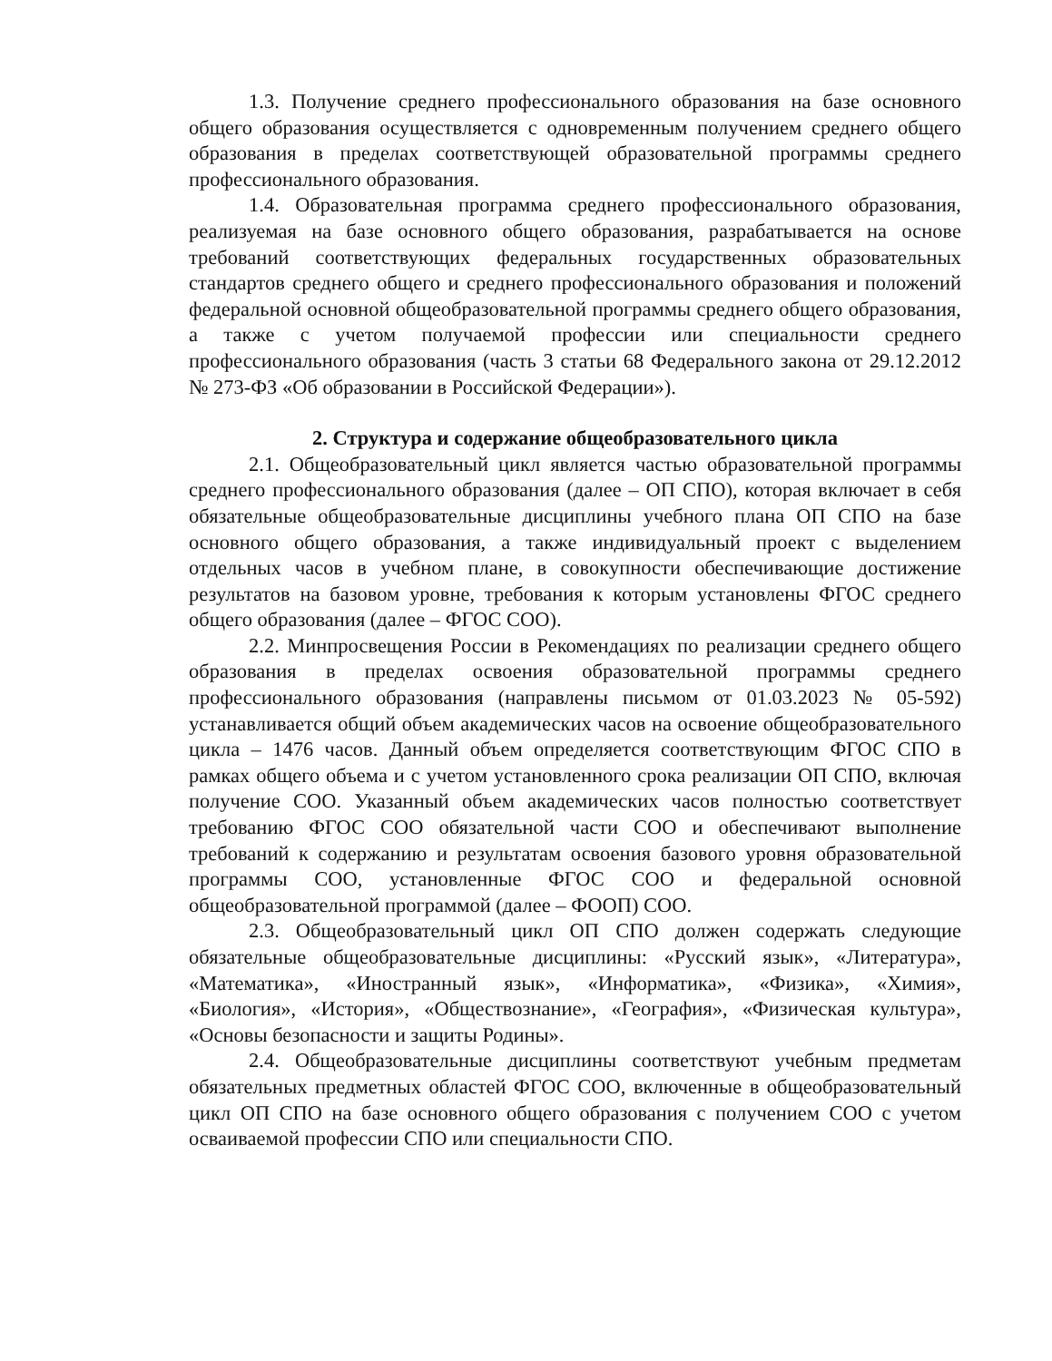1.3. Получение среднего профессионального образования на базе основного общего образования осуществляется с одновременным получением среднего общего образования в пределах соответствующей образовательной программы среднего профессионального образования.
1.4. Образовательная программа среднего профессионального образования, реализуемая на базе основного общего образования, разрабатывается на основе требований соответствующих федеральных государственных образовательных стандартов среднего общего и среднего профессионального образования и положений федеральной основной общеобразовательной программы среднего общего образования, а также с учетом получаемой профессии или специальности среднего профессионального образования (часть 3 статьи 68 Федерального закона от 29.12.2012 № 273-ФЗ «Об образовании в Российской Федерации»).
2. Структура и содержание общеобразовательного цикла
2.1. Общеобразовательный цикл является частью образовательной программы среднего профессионального образования (далее – ОП СПО), которая включает в себя обязательные общеобразовательные дисциплины учебного плана ОП СПО на базе основного общего образования, а также индивидуальный проект с выделением отдельных часов в учебном плане, в совокупности обеспечивающие достижение результатов на базовом уровне, требования к которым установлены ФГОС среднего общего образования (далее – ФГОС СОО).
2.2. Минпросвещения России в Рекомендациях по реализации среднего общего образования в пределах освоения образовательной программы среднего профессионального образования (направлены письмом от 01.03.2023 № 05-592) устанавливается общий объем академических часов на освоение общеобразовательного цикла – 1476 часов. Данный объем определяется соответствующим ФГОС СПО в рамках общего объема и с учетом установленного срока реализации ОП СПО, включая получение СОО. Указанный объем академических часов полностью соответствует требованию ФГОС СОО обязательной части СОО и обеспечивают выполнение требований к содержанию и результатам освоения базового уровня образовательной программы СОО, установленные ФГОС СОО и федеральной основной общеобразовательной программой (далее – ФООП) СОО.
2.3. Общеобразовательный цикл ОП СПО должен содержать следующие обязательные общеобразовательные дисциплины: «Русский язык», «Литература», «Математика», «Иностранный язык», «Информатика», «Физика», «Химия», «Биология», «История», «Обществознание», «География», «Физическая культура», «Основы безопасности и защиты Родины».
2.4. Общеобразовательные дисциплины соответствуют учебным предметам обязательных предметных областей ФГОС СОО, включенные в общеобразовательный цикл ОП СПО на базе основного общего образования с получением СОО с учетом осваиваемой профессии СПО или специальности СПО.